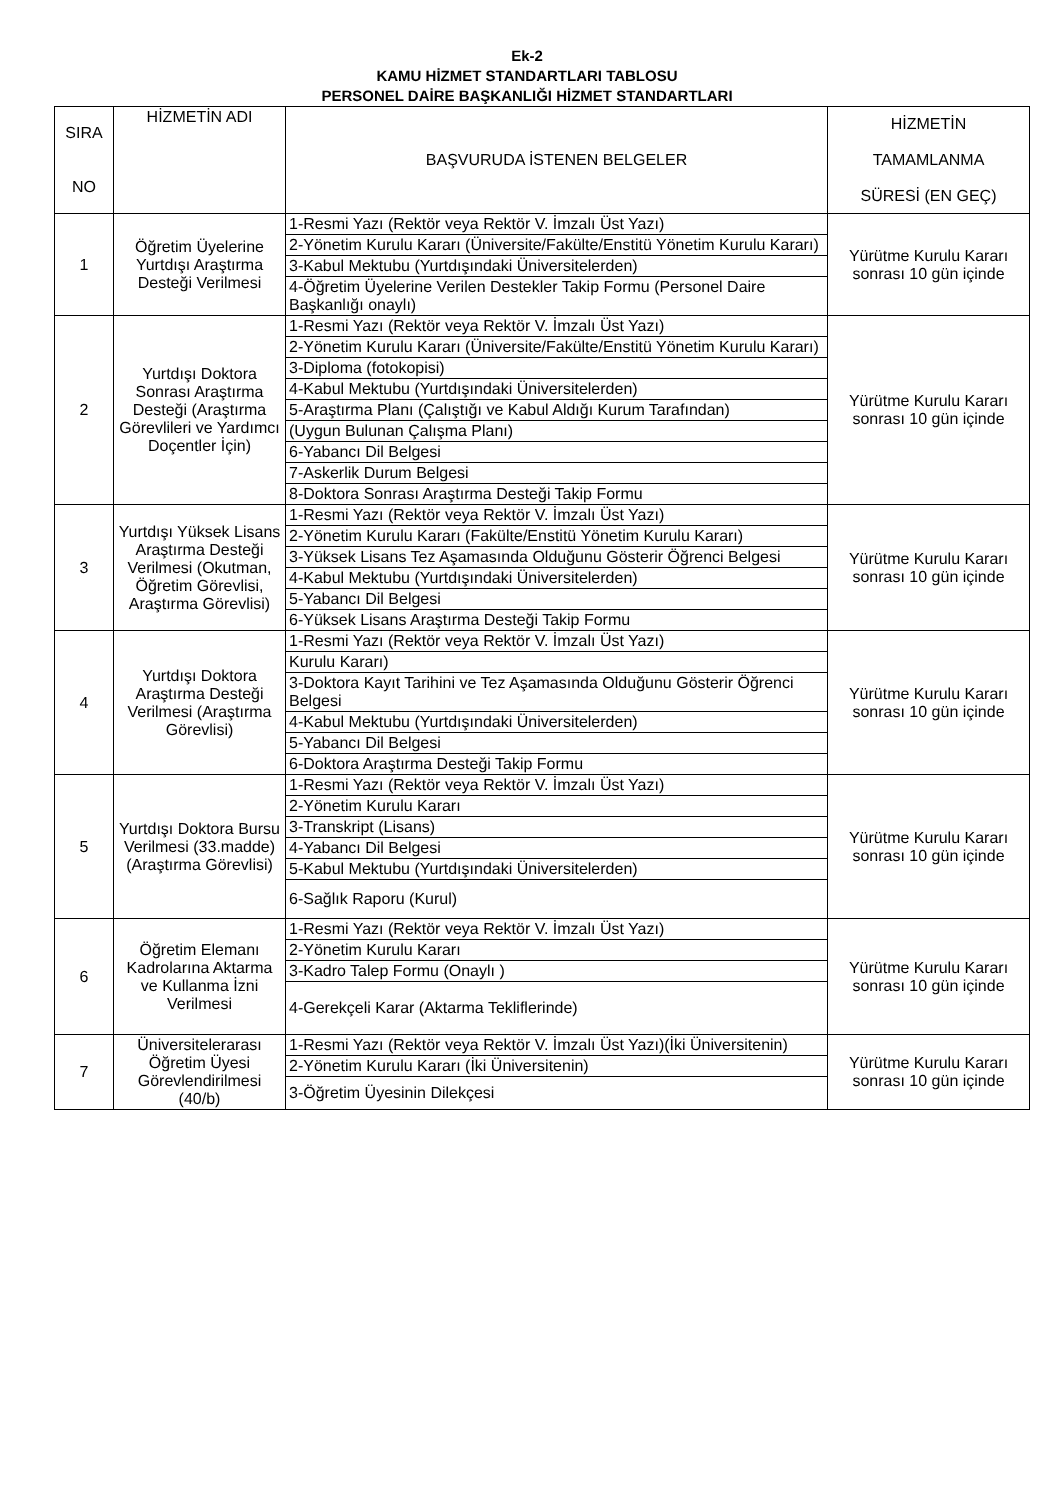Ek-2
KAMU HİZMET STANDARTLARI TABLOSU
PERSONEL DAİRE BAŞKANLIĞI HİZMET STANDARTLARI
| SIRA NO | HİZMETİN ADI | BAŞVURUDA İSTENEN BELGELER | HİZMETİN TAMAMLANMA SÜRESİ (EN GEÇ) |
| --- | --- | --- | --- |
| 1 | Öğretim Üyelerine Yurtdışı Araştırma Desteği Verilmesi | 1-Resmi Yazı (Rektör veya Rektör V. İmzalı Üst Yazı) | Yürütme Kurulu Kararı sonrası 10 gün içinde |
| | | 2-Yönetim Kurulu Kararı (Üniversite/Fakülte/Enstitü Yönetim Kurulu Kararı) | |
| | | 3-Kabul Mektubu (Yurtdışındaki Üniversitelerden) | |
| | | 4-Öğretim Üyelerine Verilen Destekler Takip Formu (Personel Daire Başkanlığı onaylı) | |
| 2 | Yurtdışı Doktora Sonrası Araştırma Desteği (Araştırma Görevlileri ve Yardımcı Doçentler İçin) | 1-Resmi Yazı (Rektör veya Rektör V. İmzalı Üst Yazı) | Yürütme Kurulu Kararı sonrası 10 gün içinde |
| | | 2-Yönetim Kurulu Kararı (Üniversite/Fakülte/Enstitü Yönetim Kurulu Kararı) | |
| | | 3-Diploma (fotokopisi) | |
| | | 4-Kabul Mektubu (Yurtdışındaki Üniversitelerden) | |
| | | 5-Araştırma Planı (Çalıştığı ve Kabul Aldığı Kurum Tarafından) | |
| | | (Uygun Bulunan Çalışma Planı) | |
| | | 6-Yabancı Dil Belgesi | |
| | | 7-Askerlik Durum Belgesi | |
| | | 8-Doktora Sonrası Araştırma Desteği Takip Formu | |
| 3 | Yurtdışı Yüksek Lisans Araştırma Desteği Verilmesi (Okutman, Öğretim Görevlisi, Araştırma Görevlisi) | 1-Resmi Yazı (Rektör veya Rektör V. İmzalı Üst Yazı) | Yürütme Kurulu Kararı sonrası 10 gün içinde |
| | | 2-Yönetim Kurulu Kararı (Fakülte/Enstitü Yönetim Kurulu Kararı) | |
| | | 3-Yüksek Lisans Tez Aşamasında Olduğunu Gösterir Öğrenci Belgesi | |
| | | 4-Kabul Mektubu (Yurtdışındaki Üniversitelerden) | |
| | | 5-Yabancı Dil Belgesi | |
| | | 6-Yüksek Lisans Araştırma Desteği Takip Formu | |
| 4 | Yurtdışı Doktora Araştırma Desteği Verilmesi (Araştırma Görevlisi) | 1-Resmi Yazı (Rektör veya Rektör V. İmzalı Üst Yazı) | Yürütme Kurulu Kararı sonrası 10 gün içinde |
| | | Kurulu Kararı) | |
| | | 3-Doktora Kayıt Tarihini ve Tez Aşamasında Olduğunu Gösterir Öğrenci Belgesi | |
| | | 4-Kabul Mektubu (Yurtdışındaki Üniversitelerden) | |
| | | 5-Yabancı Dil Belgesi | |
| | | 6-Doktora Araştırma Desteği Takip Formu | |
| 5 | Yurtdışı Doktora Bursu Verilmesi (33.madde) (Araştırma Görevlisi) | 1-Resmi Yazı (Rektör veya Rektör V. İmzalı Üst Yazı) | Yürütme Kurulu Kararı sonrası 10 gün içinde |
| | | 2-Yönetim Kurulu Kararı | |
| | | 3-Transkript (Lisans) | |
| | | 4-Yabancı Dil Belgesi | |
| | | 5-Kabul Mektubu (Yurtdışındaki Üniversitelerden) | |
| | | 6-Sağlık Raporu (Kurul) | |
| 6 | Öğretim Elemanı Kadrolarına Aktarma ve Kullanma İzni Verilmesi | 1-Resmi Yazı (Rektör veya Rektör V. İmzalı Üst Yazı) | Yürütme Kurulu Kararı sonrası 10 gün içinde |
| | | 2-Yönetim Kurulu Kararı | |
| | | 3-Kadro Talep Formu (Onaylı ) | |
| | | 4-Gerekçeli Karar (Aktarma Tekliflerinde) | |
| 7 | Üniversitelerarası Öğretim Üyesi Görevlendirilmesi (40/b) | 1-Resmi Yazı (Rektör veya Rektör V. İmzalı Üst Yazı)(İki Üniversitenin) | Yürütme Kurulu Kararı sonrası 10 gün içinde |
| | | 2-Yönetim Kurulu Kararı (İki Üniversitenin) | |
| | | 3-Öğretim Üyesinin Dilekçesi | |